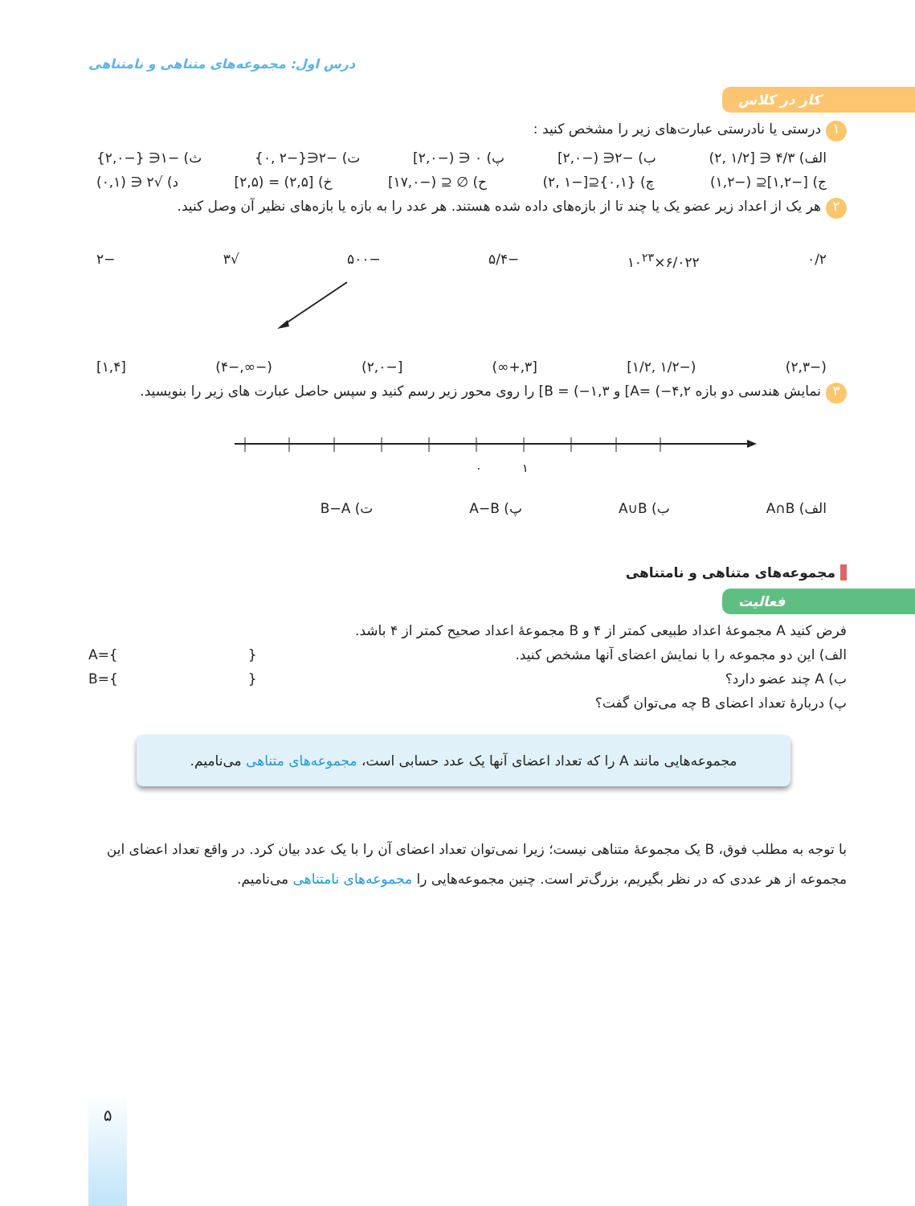درس اول: مجموعه‌های متناهی و نامتناهی
کار در کلاس
۱ درستی یا نادرستی عبارت‌های زیر را مشخص کنید :
الف) ۴/۳ ∈ [۱/۲ ,۲) ب) −۲∈ (−۲,۰] پ) ۰ ∈ (−۲,۰] ت) −۲∈{−۲ ,۰} ث) −۱∈ {−۲,۰}
ج) [−۱,۲]⊆ (−۱,۲) چ) {۰,۱}⊆[−۱ ,۲) ح) ∅ ⊆ (−۱۷,۰] خ) [۲,۵) = (۲,۵] د) √۲ ∈ (۰,۱)
۲ هر یک از اعداد زیر عضو یک یا چند تا از بازه‌های داده شده هستند. هر عدد را به بازه یا بازه‌های نظیر آن وصل کنید.
۰/۲ ۶/۰۲۲×۱۰<sup>۲۳</sup> −۵/۴ −۵۰۰ √۳ −۲
(−۲,۳) (−۱/۲ ,۱/۲] [۳,+∞) [−۲,۰) (−∞,−۴) [۱,۴]
۳ نمایش هندسی دو بازه A= (−۴,۲] و B = (−۱,۳] را روی محور زیر رسم کنید و سپس حاصل عبارت های زیر را بنویسید.
۰
۱
الف) A∩B ب) A∪B پ) A−B ت) B−A
مجموعه‌های متناهی و نامتناهی
فعالیت
فرض کنید A مجموعهٔ اعداد طبیعی کمتر از ۴ و B مجموعهٔ اعداد صحیح کمتر از ۴ باشد.
الف) این دو مجموعه را با نمایش اعضای آنها مشخص کنید. A={ }
ب) A چند عضو دارد؟ B={ }
پ) دربارهٔ تعداد اعضای B چه می‌توان گفت؟
مجموعه‌هایی مانند A را که تعداد اعضای آنها یک عدد حسابی است، مجموعه‌های متناهی می‌نامیم.
با توجه به مطلب فوق، B یک مجموعهٔ متناهی نیست؛ زیرا نمی‌توان تعداد اعضای آن را با یک عدد بیان کرد. در واقع تعداد اعضای این مجموعه از هر عددی که در نظر بگیریم، بزرگ‌تر است. چنین مجموعه‌هایی را مجموعه‌های نامتناهی می‌نامیم.
۵